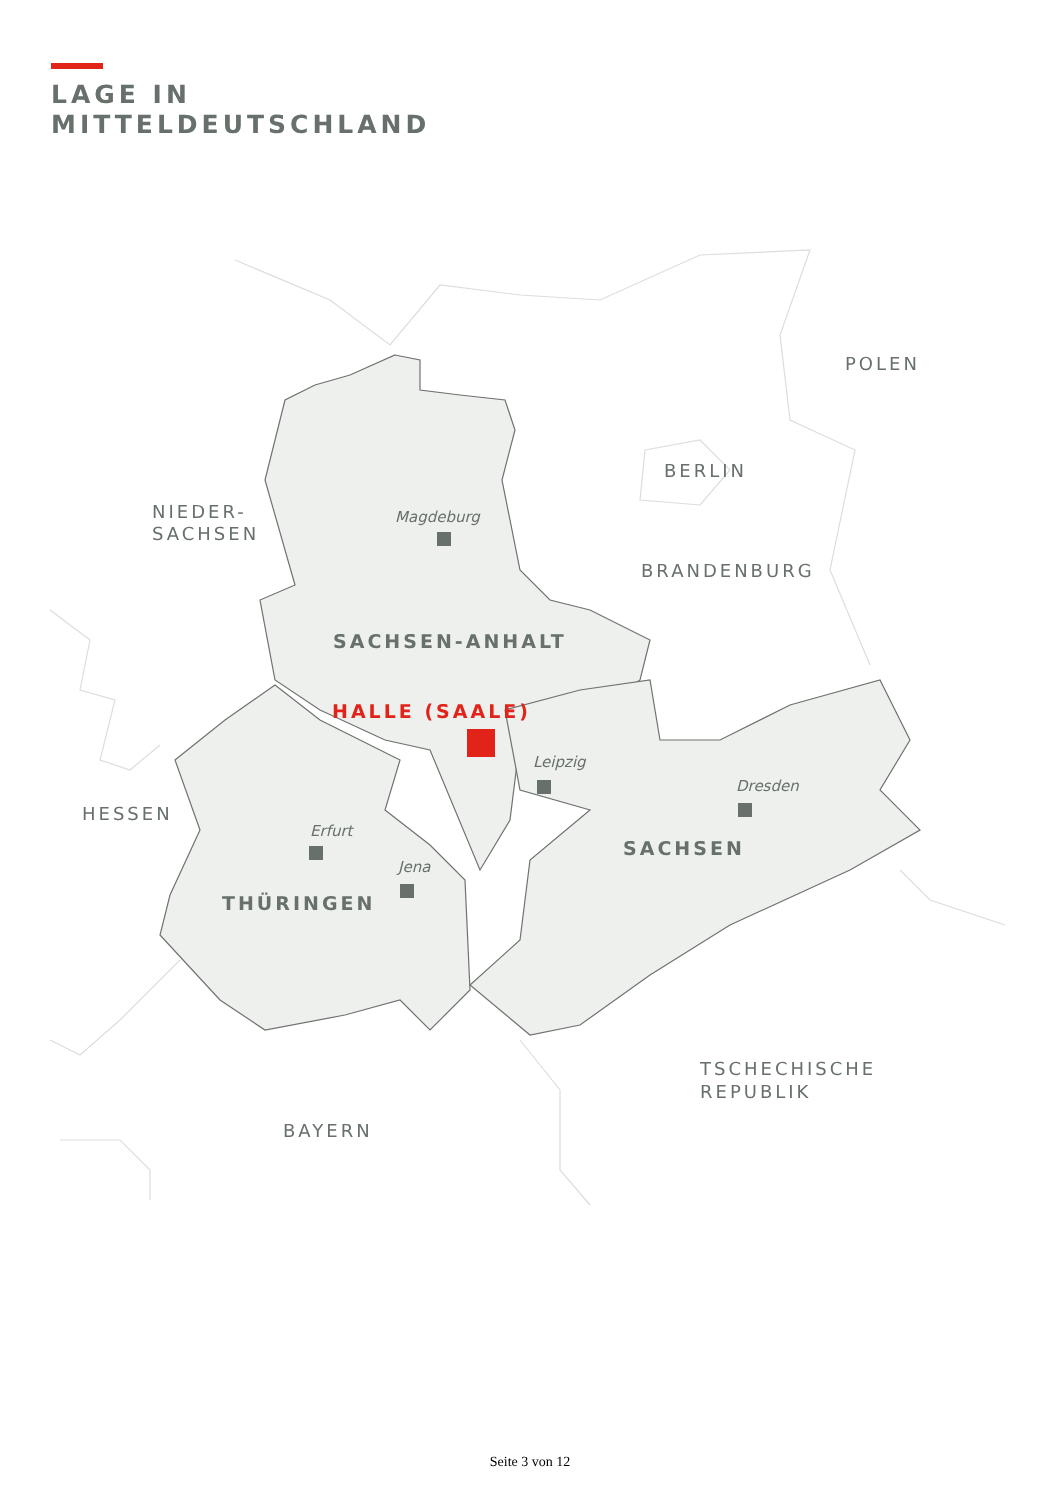LAGE IN
MITTELDEUTSCHLAND
POLEN
BERLIN
NIEDER-
SACHSEN
BRANDENBURG
Magdeburg
SACHSEN-ANHALT
HALLE (SAALE)
Leipzig
Dresden
HESSEN
Erfurt
SACHSEN
Jena
THÜRINGEN
TSCHECHISCHE
REPUBLIK
BAYERN
Seite 3 von 12